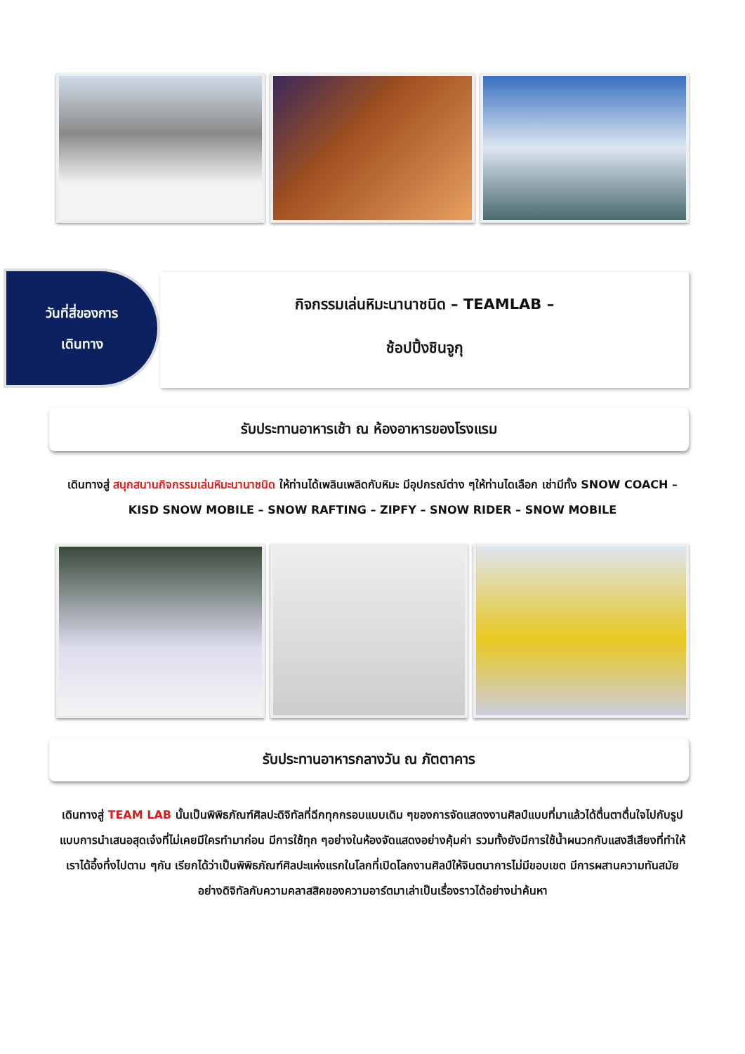วันที่สี่ของการ
เดินทาง
กิจกรรมเล่นหิมะนานาชนิด – TEAMLAB –
ช้อปปิ้งชินจูกุ
รับประทานอาหารเช้า ณ ห้องอาหารของโรงแรม
เดินทางสู่ สนุกสนานกิจกรรมเล่นหิมะนานาชนิด ให้ท่านได้เพลินเพลิดกับหิมะ มีอุปกรณ์ต่าง ๆให้ท่านไดเลือก เช่ามีทั้ง SNOW COACH – KISD SNOW MOBILE – SNOW RAFTING – ZIPFY – SNOW RIDER – SNOW MOBILE
รับประทานอาหารกลางวัน ณ ภัตตาคาร
เดินทางสู่ TEAM LAB นั้นเป็นพิพิธภัณฑ์ศิลปะดิจิทัลที่ฉีกทุกกรอบแบบเดิม ๆของการจัดแสดงงานศิลป์แบบที่มาแล้วได้ตื่นตาตื่นใจไปกับรูปแบบการนำเสนอสุดเจ๋งที่ไม่เคยมีใครทำมาก่อน มีการใช้ทุก ๆอย่างในห้องจัดแสดงอย่างคุ้มค่า รวมทั้งยังมีการใช้น้ำผนวกกับแสงสีเสียงที่ทำให้เราได้อึ้งทึ่งไปตาม ๆกัน เรียกได้ว่าเป็นพิพิธภัณฑ์ศิลปะแห่งแรกในโลกที่เปิดโลกงานศิลป์ให้จินตนาการไม่มีขอบเขต มีการผสานความทันสมัยอย่างดิจิทัลกับความคลาสสิคของความอาร์ตมาเล่าเป็นเรื่องราวได้อย่างน่าค้นหา